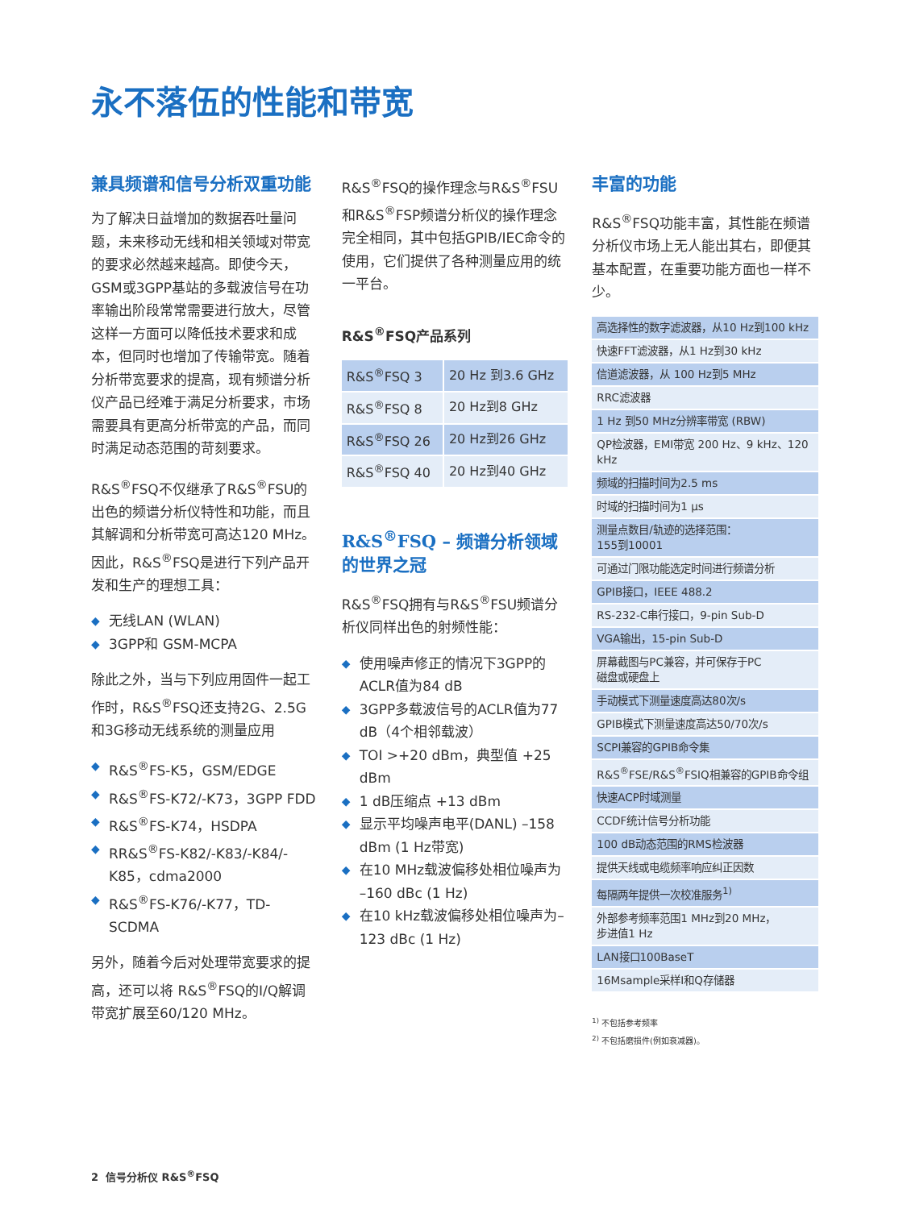永不落伍的性能和带宽
兼具频谱和信号分析双重功能
为了解决日益增加的数据吞吐量问题，未来移动无线和相关领域对带宽的要求必然越来越高。即使今天，GSM或3GPP基站的多载波信号在功率输出阶段常常需要进行放大，尽管这样一方面可以降低技术要求和成本，但同时也增加了传输带宽。随着分析带宽要求的提高，现有频谱分析仪产品已经难于满足分析要求，市场需要具有更高分析带宽的产品，而同时满足动态范围的苛刻要求。
R&S<sup>®</sup>FSQ不仅继承了R&S<sup>®</sup>FSU的出色的频谱分析仪特性和功能，而且其解调和分析带宽可高达120 MHz。因此，R&S<sup>®</sup>FSQ是进行下列产品开发和生产的理想工具：
◆ 无线LAN (WLAN)
◆ 3GPP和 GSM-MCPA
除此之外，当与下列应用固件一起工作时，R&S<sup>®</sup>FSQ还支持2G、2.5G和3G移动无线系统的测量应用
◆ R&S<sup>®</sup>FS-K5，GSM/EDGE
◆ R&S<sup>®</sup>FS-K72/-K73，3GPP FDD
◆ R&S<sup>®</sup>FS-K74，HSDPA
◆ RR&S<sup>®</sup>FS-K82/-K83/-K84/-K85，cdma2000
◆ R&S<sup>®</sup>FS-K76/-K77，TD-SCDMA
另外，随着今后对处理带宽要求的提高，还可以将 R&S<sup>®</sup>FSQ的I/Q解调带宽扩展至60/120 MHz。
R&S<sup>®</sup>FSQ的操作理念与R&S<sup>®</sup>FSU和R&S<sup>®</sup>FSP频谱分析仪的操作理念完全相同，其中包括GPIB/IEC命令的使用，它们提供了各种测量应用的统一平台。
R&S<sup>®</sup>FSQ产品系列
| R&S<sup>®</sup>FSQ 3 | 20 Hz 到3.6 GHz |
| R&S<sup>®</sup>FSQ 8 | 20 Hz到8 GHz |
| R&S<sup>®</sup>FSQ 26 | 20 Hz到26 GHz |
| R&S<sup>®</sup>FSQ 40 | 20 Hz到40 GHz |
R&S<sup>®</sup>FSQ – 频谱分析领域的世界之冠
R&S<sup>®</sup>FSQ拥有与R&S<sup>®</sup>FSU频谱分析仪同样出色的射频性能：
◆ 使用噪声修正的情况下3GPP的ACLR值为84 dB
◆ 3GPP多载波信号的ACLR值为77 dB（4个相邻载波）
◆ TOI >+20 dBm，典型值 +25 dBm
◆ 1 dB压缩点 +13 dBm
◆ 显示平均噪声电平(DANL) –158 dBm (1 Hz带宽)
◆ 在10 MHz载波偏移处相位噪声为 –160 dBc (1 Hz)
◆ 在10 kHz载波偏移处相位噪声为–123 dBc (1 Hz)
丰富的功能
R&S<sup>®</sup>FSQ功能丰富，其性能在频谱分析仪市场上无人能出其右，即便其基本配置，在重要功能方面也一样不少。
| 高选择性的数字滤波器，从10 Hz到100 kHz |
| 快速FFT滤波器，从1 Hz到30 kHz |
| 信道滤波器，从 100 Hz到5 MHz |
| RRC滤波器 |
| 1 Hz 到50 MHz分辨率带宽 (RBW) |
| QP检波器，EMI带宽 200 Hz、9 kHz、120 kHz |
| 频域的扫描时间为2.5 ms |
| 时域的扫描时间为1 μs |
| 测量点数目/轨迹的选择范围： 155到10001 |
| 可通过门限功能选定时间进行频谱分析 |
| GPIB接口，IEEE 488.2 |
| RS-232-C串行接口，9-pin Sub-D |
| VGA输出，15-pin Sub-D |
| 屏幕截图与PC兼容，并可保存于PC 磁盘或硬盘上 |
| 手动模式下测量速度高达80次/s |
| GPIB模式下测量速度高达50/70次/s |
| SCPI兼容的GPIB命令集 |
| R&S<sup>®</sup>FSE/R&S<sup>®</sup>FSIQ相兼容的GPIB命令组 |
| 快速ACP时域测量 |
| CCDF统计信号分析功能 |
| 100 dB动态范围的RMS检波器 |
| 提供天线或电缆频率响应纠正因数 |
| 每隔两年提供一次校准服务<sup>1)</sup> |
| 外部参考频率范围1 MHz到20 MHz， 步进值1 Hz |
| LAN接口100BaseT |
| 16Msample采样I和Q存储器 |
<sup>1)</sup> 不包括参考频率
<sup>2)</sup> 不包括磨损件(例如衰减器)。
2 信号分析仪 R&S<sup>®</sup>FSQ